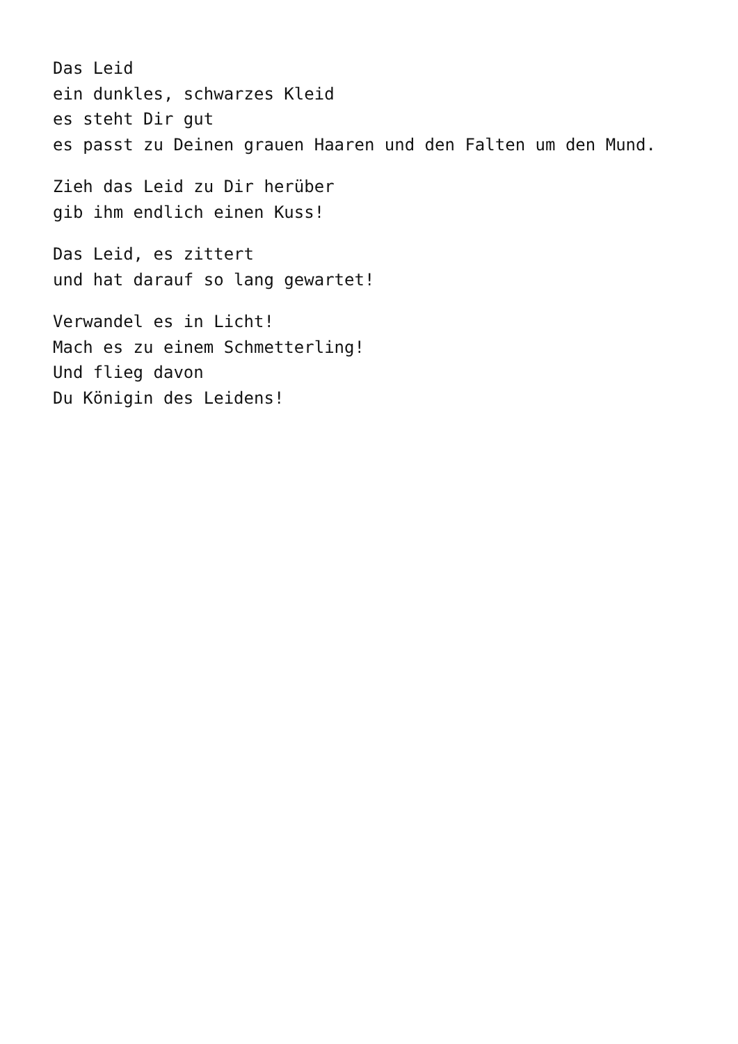Das Leid
ein dunkles, schwarzes Kleid
es steht Dir gut
es passt zu Deinen grauen Haaren und den Falten um den Mund.
Zieh das Leid zu Dir herüber
gib ihm endlich einen Kuss!
Das Leid, es zittert
und hat darauf so lang gewartet!
Verwandel es in Licht!
Mach es zu einem Schmetterling!
Und flieg davon
Du Königin des Leidens!